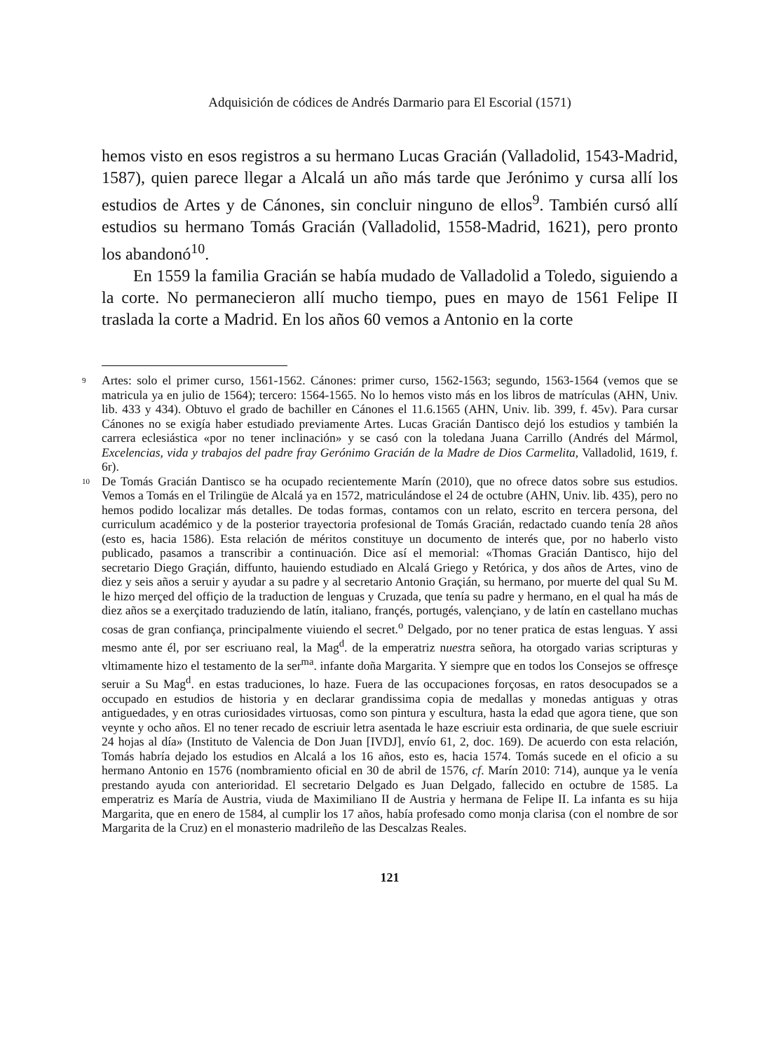Adquisición de códices de Andrés Darmario para El Escorial (1571)
hemos visto en esos registros a su hermano Lucas Gracián (Valladolid, 1543-Madrid, 1587), quien parece llegar a Alcalá un año más tarde que Jerónimo y cursa allí los estudios de Artes y de Cánones, sin concluir ninguno de ellos<sup>9</sup>. También cursó allí estudios su hermano Tomás Gracián (Valladolid, 1558-Madrid, 1621), pero pronto los abandonó<sup>10</sup>.
En 1559 la familia Gracián se había mudado de Valladolid a Toledo, siguiendo a la corte. No permanecieron allí mucho tiempo, pues en mayo de 1561 Felipe II traslada la corte a Madrid. En los años 60 vemos a Antonio en la corte
9 Artes: solo el primer curso, 1561-1562. Cánones: primer curso, 1562-1563; segundo, 1563-1564 (vemos que se matricula ya en julio de 1564); tercero: 1564-1565. No lo hemos visto más en los libros de matrículas (AHN, Univ. lib. 433 y 434). Obtuvo el grado de bachiller en Cánones el 11.6.1565 (AHN, Univ. lib. 399, f. 45v). Para cursar Cánones no se exigía haber estudiado previamente Artes. Lucas Gracián Dantisco dejó los estudios y también la carrera eclesiástica «por no tener inclinación» y se casó con la toledana Juana Carrillo (Andrés del Mármol, Excelencias, vida y trabajos del padre fray Gerónimo Gracián de la Madre de Dios Carmelita, Valladolid, 1619, f. 6r).
10 De Tomás Gracián Dantisco se ha ocupado recientemente Marín (2010), que no ofrece datos sobre sus estudios. Vemos a Tomás en el Trilingüe de Alcalá ya en 1572, matriculándose el 24 de octubre (AHN, Univ. lib. 435), pero no hemos podido localizar más detalles. De todas formas, contamos con un relato, escrito en tercera persona, del curriculum académico y de la posterior trayectoria profesional de Tomás Gracián, redactado cuando tenía 28 años (esto es, hacia 1586). Esta relación de méritos constituye un documento de interés que, por no haberlo visto publicado, pasamos a transcribir a continuación. Dice así el memorial: «Thomas Gracián Dantisco, hijo del secretario Diego Graçián, diffunto, hauiendo estudiado en Alcalá Griego y Retórica, y dos años de Artes, vino de diez y seis años a seruir y ayudar a su padre y al secretario Antonio Graçián, su hermano, por muerte del qual Su M. le hizo merçed del offiçio de la traduction de lenguas y Cruzada, que tenía su padre y hermano, en el qual ha más de diez años se a exerçitado traduziendo de latín, italiano, françés, portugés, valençiano, y de latín en castellano muchas cosas de gran confiança, principalmente viuiendo el secret.<sup>o</sup> Delgado, por no tener pratica de estas lenguas. Y assi mesmo ante él, por ser escriuano real, la Mag<sup>d</sup>. de la emperatriz nuestra señora, ha otorgado varias scripturas y vltimamente hizo el testamento de la ser<sup>ma</sup>. infante doña Margarita. Y siempre que en todos los Consejos se offresçe seruir a Su Mag<sup>d</sup>. en estas traduciones, lo haze. Fuera de las occupaciones forçosas, en ratos desocupados se a occupado en estudios de historia y en declarar grandissima copia de medallas y monedas antiguas y otras antiguedades, y en otras curiosidades virtuosas, como son pintura y escultura, hasta la edad que agora tiene, que son veynte y ocho años. El no tener recado de escriuir letra asentada le haze escriuir esta ordinaria, de que suele escriuir 24 hojas al día» (Instituto de Valencia de Don Juan [IVDJ], envío 61, 2, doc. 169). De acuerdo con esta relación, Tomás habría dejado los estudios en Alcalá a los 16 años, esto es, hacia 1574. Tomás sucede en el oficio a su hermano Antonio en 1576 (nombramiento oficial en 30 de abril de 1576, cf. Marín 2010: 714), aunque ya le venía prestando ayuda con anterioridad. El secretario Delgado es Juan Delgado, fallecido en octubre de 1585. La emperatriz es María de Austria, viuda de Maximiliano II de Austria y hermana de Felipe II. La infanta es su hija Margarita, que en enero de 1584, al cumplir los 17 años, había profesado como monja clarisa (con el nombre de sor Margarita de la Cruz) en el monasterio madrileño de las Descalzas Reales.
121